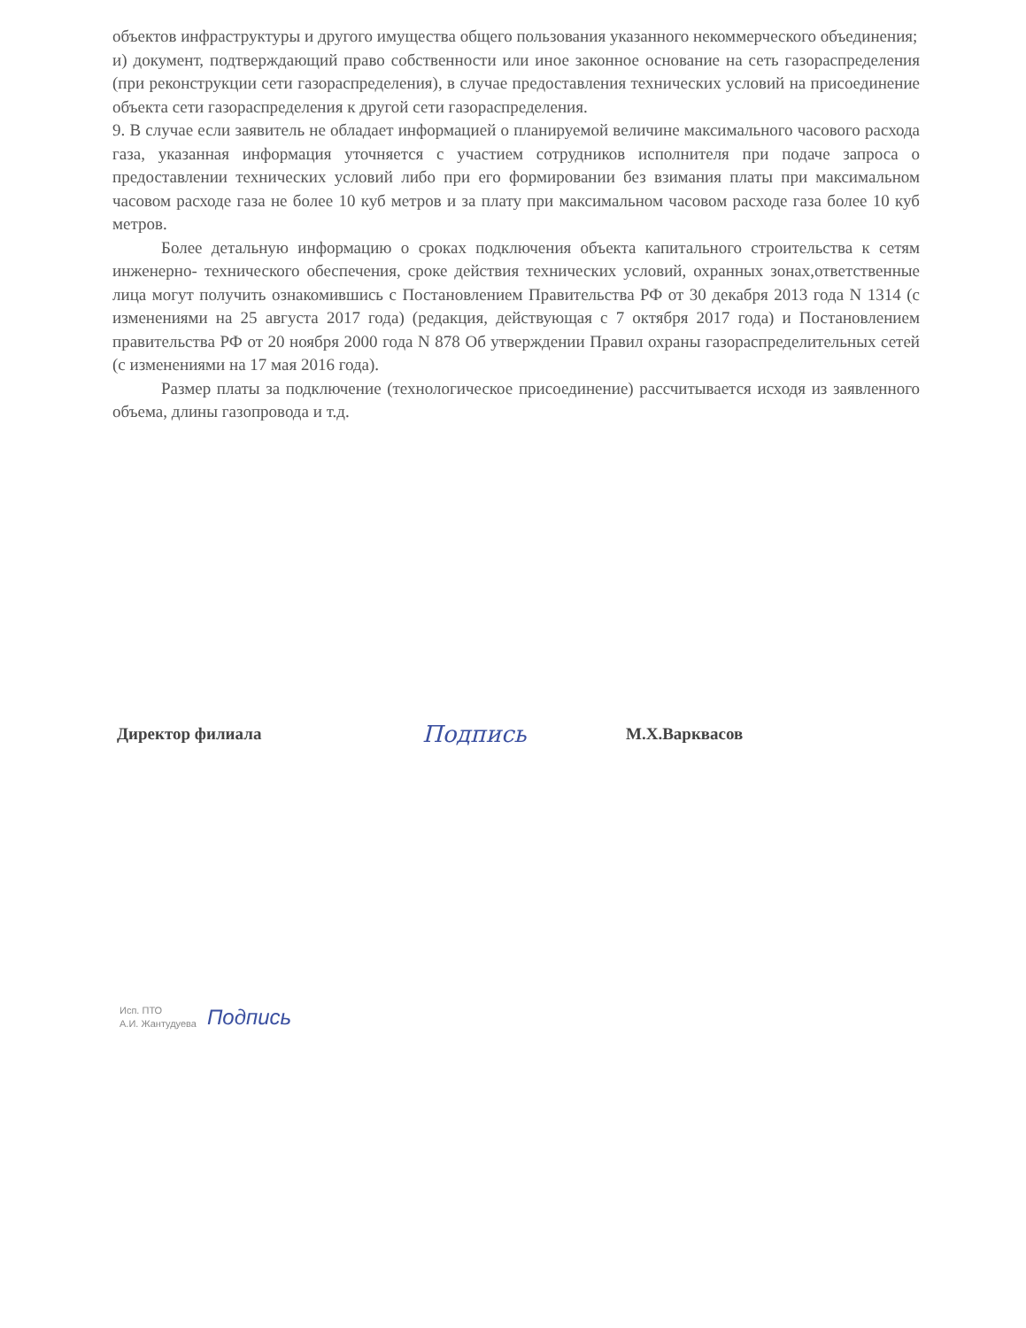объектов инфраструктуры и другого имущества общего пользования указанного некоммерческого объединения;
и) документ, подтверждающий право собственности или иное законное основание на сеть газораспределения (при реконструкции сети газораспределения), в случае предоставления технических условий на присоединение объекта сети газораспределения к другой сети газораспределения.
9. В случае если заявитель не обладает информацией о планируемой величине максимального часового расхода газа, указанная информация уточняется с участием сотрудников исполнителя при подаче запроса о предоставлении технических условий либо при его формировании без взимания платы при максимальном часовом расходе газа не более 10 куб метров и за плату при максимальном часовом расходе газа более 10 куб метров.
Более детальную информацию о сроках подключения объекта капитального строительства к сетям инженерно- технического обеспечения, сроке действия технических условий, охранных зонах,ответственные лица могут получить ознакомившись с Постановлением Правительства РФ от 30 декабря 2013 года N 1314 (с изменениями на 25 августа 2017 года) (редакция, действующая с 7 октября 2017 года) и Постановлением правительства РФ от 20 ноября 2000 года N 878 Об утверждении Правил охраны газораспределительных сетей (с изменениями на 17 мая 2016 года).
Размер платы за подключение (технологическое присоединение) рассчитывается исходя из заявленного объема, длины газопровода и т.д.
Директор филиала Подпись М.Х.Варкваcов
Исп. ПТО
А.И. Жантудуева
Подпись